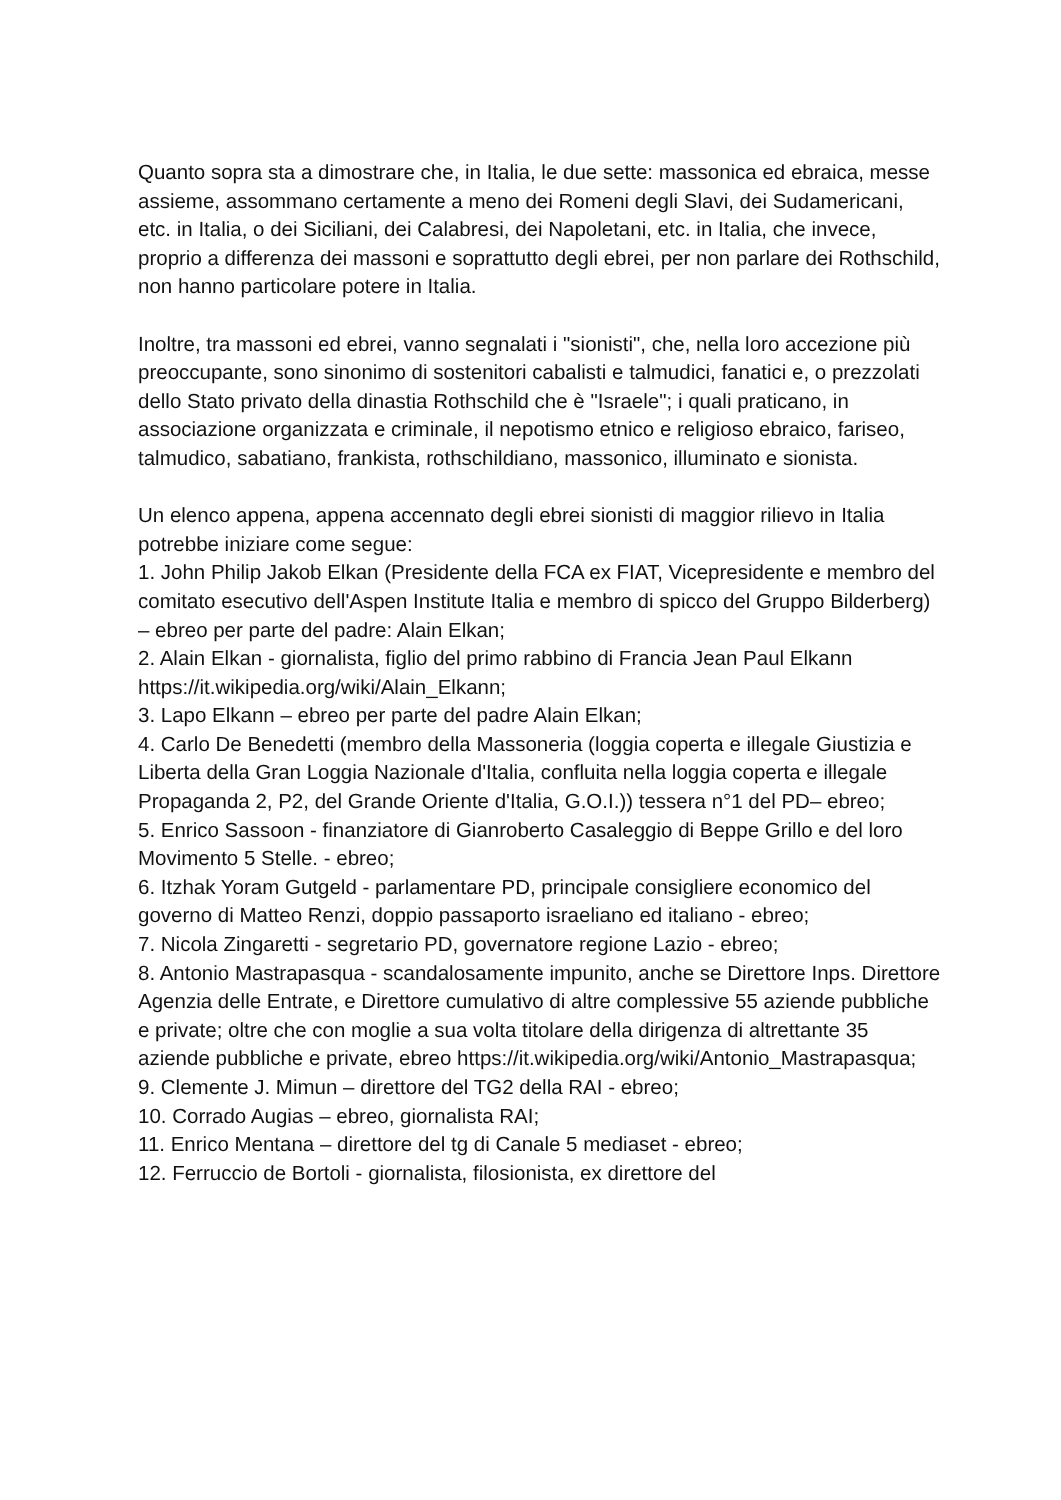Quanto sopra sta a dimostrare che, in Italia, le due sette: massonica ed ebraica, messe assieme, assommano certamente a meno dei Romeni degli Slavi, dei Sudamericani, etc. in Italia, o dei Siciliani, dei Calabresi, dei Napoletani, etc. in Italia, che invece, proprio a differenza dei massoni e soprattutto degli ebrei, per non parlare dei Rothschild, non hanno particolare potere in Italia.
Inoltre, tra massoni ed ebrei, vanno segnalati i "sionisti", che, nella loro accezione più preoccupante, sono sinonimo di sostenitori cabalisti e talmudici, fanatici e, o prezzolati dello Stato privato della dinastia Rothschild che è "Israele"; i quali praticano, in associazione organizzata e criminale, il nepotismo etnico e religioso ebraico, fariseo, talmudico, sabatiano, frankista, rothschildiano, massonico, illuminato e sionista.
Un elenco appena, appena accennato degli ebrei sionisti di maggior rilievo in Italia potrebbe iniziare come segue:
1. John Philip Jakob Elkan (Presidente della FCA ex FIAT, Vicepresidente e membro del comitato esecutivo dell'Aspen Institute Italia e membro di spicco del Gruppo Bilderberg) – ebreo per parte del padre: Alain Elkan;
2. Alain Elkan - giornalista, figlio del primo rabbino di Francia Jean Paul Elkann https://it.wikipedia.org/wiki/Alain_Elkann;
3. Lapo Elkann – ebreo per parte del padre Alain Elkan;
4. Carlo De Benedetti (membro della Massoneria (loggia coperta e illegale Giustizia e Liberta della Gran Loggia Nazionale d'Italia, confluita nella loggia coperta e illegale Propaganda 2, P2, del Grande Oriente d'Italia, G.O.I.)) tessera n°1 del PD– ebreo;
5. Enrico Sassoon - finanziatore di Gianroberto Casaleggio di Beppe Grillo e del loro Movimento 5 Stelle. - ebreo;
6. Itzhak Yoram Gutgeld - parlamentare PD, principale consigliere economico del governo di Matteo Renzi, doppio passaporto israeliano ed italiano - ebreo;
7. Nicola Zingaretti - segretario PD, governatore regione Lazio - ebreo;
8. Antonio Mastrapasqua - scandalosamente impunito, anche se Direttore Inps. Direttore Agenzia delle Entrate, e Direttore cumulativo di altre complessive 55 aziende pubbliche e private; oltre che con moglie a sua volta titolare della dirigenza di altrettante 35 aziende pubbliche e private, ebreo https://it.wikipedia.org/wiki/Antonio_Mastrapasqua;
9. Clemente J. Mimun – direttore del TG2 della RAI - ebreo;
10. Corrado Augias – ebreo, giornalista RAI;
11. Enrico Mentana – direttore del tg di Canale 5 mediaset - ebreo;
12. Ferruccio de Bortoli - giornalista, filosionista, ex direttore del